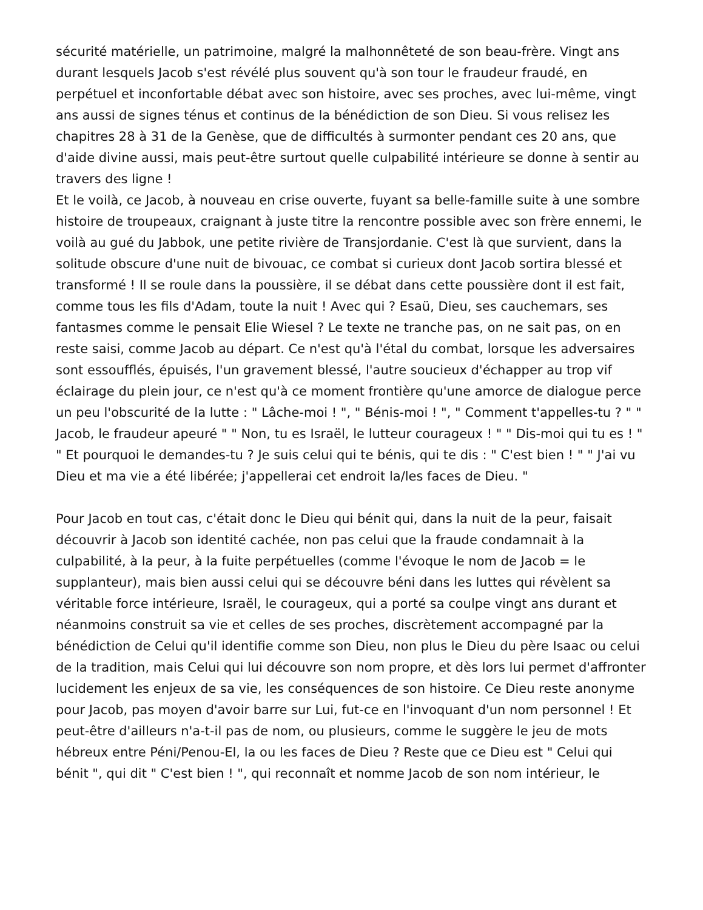sécurité matérielle, un patrimoine, malgré la malhonnêteté de son beau-frère. Vingt ans durant lesquels Jacob s'est révélé plus souvent qu'à son tour le fraudeur fraudé, en perpétuel et inconfortable débat avec son histoire, avec ses proches, avec lui-même, vingt ans aussi de signes ténus et continus de la bénédiction de son Dieu. Si vous relisez les chapitres 28 à 31 de la Genèse, que de difficultés à surmonter pendant ces 20 ans, que d'aide divine aussi, mais peut-être surtout quelle culpabilité intérieure se donne à sentir au travers des ligne !
Et le voilà, ce Jacob, à nouveau en crise ouverte, fuyant sa belle-famille suite à une sombre histoire de troupeaux, craignant à juste titre la rencontre possible avec son frère ennemi, le voilà au gué du Jabbok, une petite rivière de Transjordanie. C'est là que survient, dans la solitude obscure d'une nuit de bivouac, ce combat si curieux dont Jacob sortira blessé et transformé ! Il se roule dans la poussière, il se débat dans cette poussière dont il est fait, comme tous les fils d'Adam, toute la nuit ! Avec qui ? Esaü, Dieu, ses cauchemars, ses fantasmes comme le pensait Elie Wiesel ? Le texte ne tranche pas, on ne sait pas, on en reste saisi, comme Jacob au départ. Ce n'est qu'à l'étal du combat, lorsque les adversaires sont essoufflés, épuisés, l'un gravement blessé, l'autre soucieux d'échapper au trop vif éclairage du plein jour, ce n'est qu'à ce moment frontière qu'une amorce de dialogue perce un peu l'obscurité de la lutte : " Lâche-moi ! ", " Bénis-moi ! ", " Comment t'appelles-tu ? " " Jacob, le fraudeur apeuré " " Non, tu es Israël, le lutteur courageux ! " " Dis-moi qui tu es ! " " Et pourquoi le demandes-tu ? Je suis celui qui te bénis, qui te dis : " C'est bien ! " " J'ai vu Dieu et ma vie a été libérée; j'appellerai cet endroit la/les faces de Dieu. "
Pour Jacob en tout cas, c'était donc le Dieu qui bénit qui, dans la nuit de la peur, faisait découvrir à Jacob son identité cachée, non pas celui que la fraude condamnait à la culpabilité, à la peur, à la fuite perpétuelles (comme l'évoque le nom de Jacob = le supplanteur), mais bien aussi celui qui se découvre béni dans les luttes qui révèlent sa véritable force intérieure, Israël, le courageux, qui a porté sa coulpe vingt ans durant et néanmoins construit sa vie et celles de ses proches, discrètement accompagné par la bénédiction de Celui qu'il identifie comme son Dieu, non plus le Dieu du père Isaac ou celui de la tradition, mais Celui qui lui découvre son nom propre, et dès lors lui permet d'affronter lucidement les enjeux de sa vie, les conséquences de son histoire. Ce Dieu reste anonyme pour Jacob, pas moyen d'avoir barre sur Lui, fut-ce en l'invoquant d'un nom personnel ! Et peut-être d'ailleurs n'a-t-il pas de nom, ou plusieurs, comme le suggère le jeu de mots hébreux entre Péni/Penou-El, la ou les faces de Dieu ? Reste que ce Dieu est " Celui qui bénit ", qui dit " C'est bien ! ", qui reconnaît et nomme Jacob de son nom intérieur, le